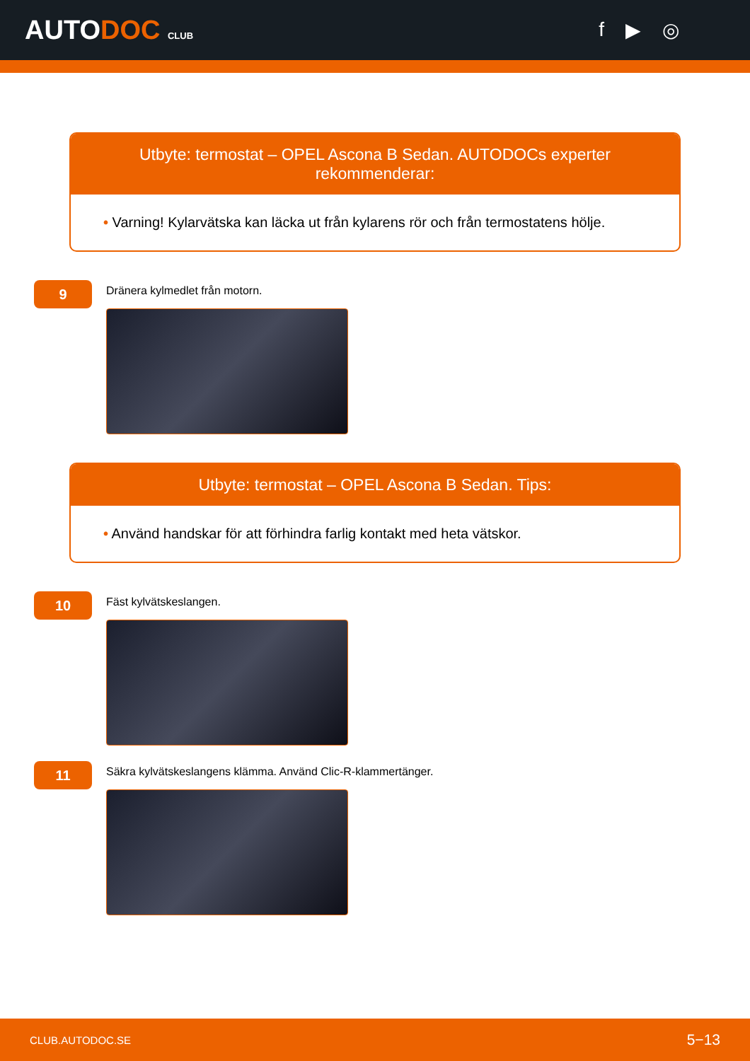AUTODOC CLUB
f ▶ ◎
Utbyte: termostat – OPEL Ascona B Sedan. AUTODOCs experter rekommenderar:
• Varning! Kylarvätska kan läcka ut från kylarens rör och från termostatens hölje.
9
Dränera kylmedlet från motorn.
Utbyte: termostat – OPEL Ascona B Sedan. Tips:
• Använd handskar för att förhindra farlig kontakt med heta vätskor.
10
Fäst kylvätskeslangen.
11
Säkra kylvätskeslangens klämma. Använd Clic-R-klammertänger.
CLUB.AUTODOC.SE 5−13